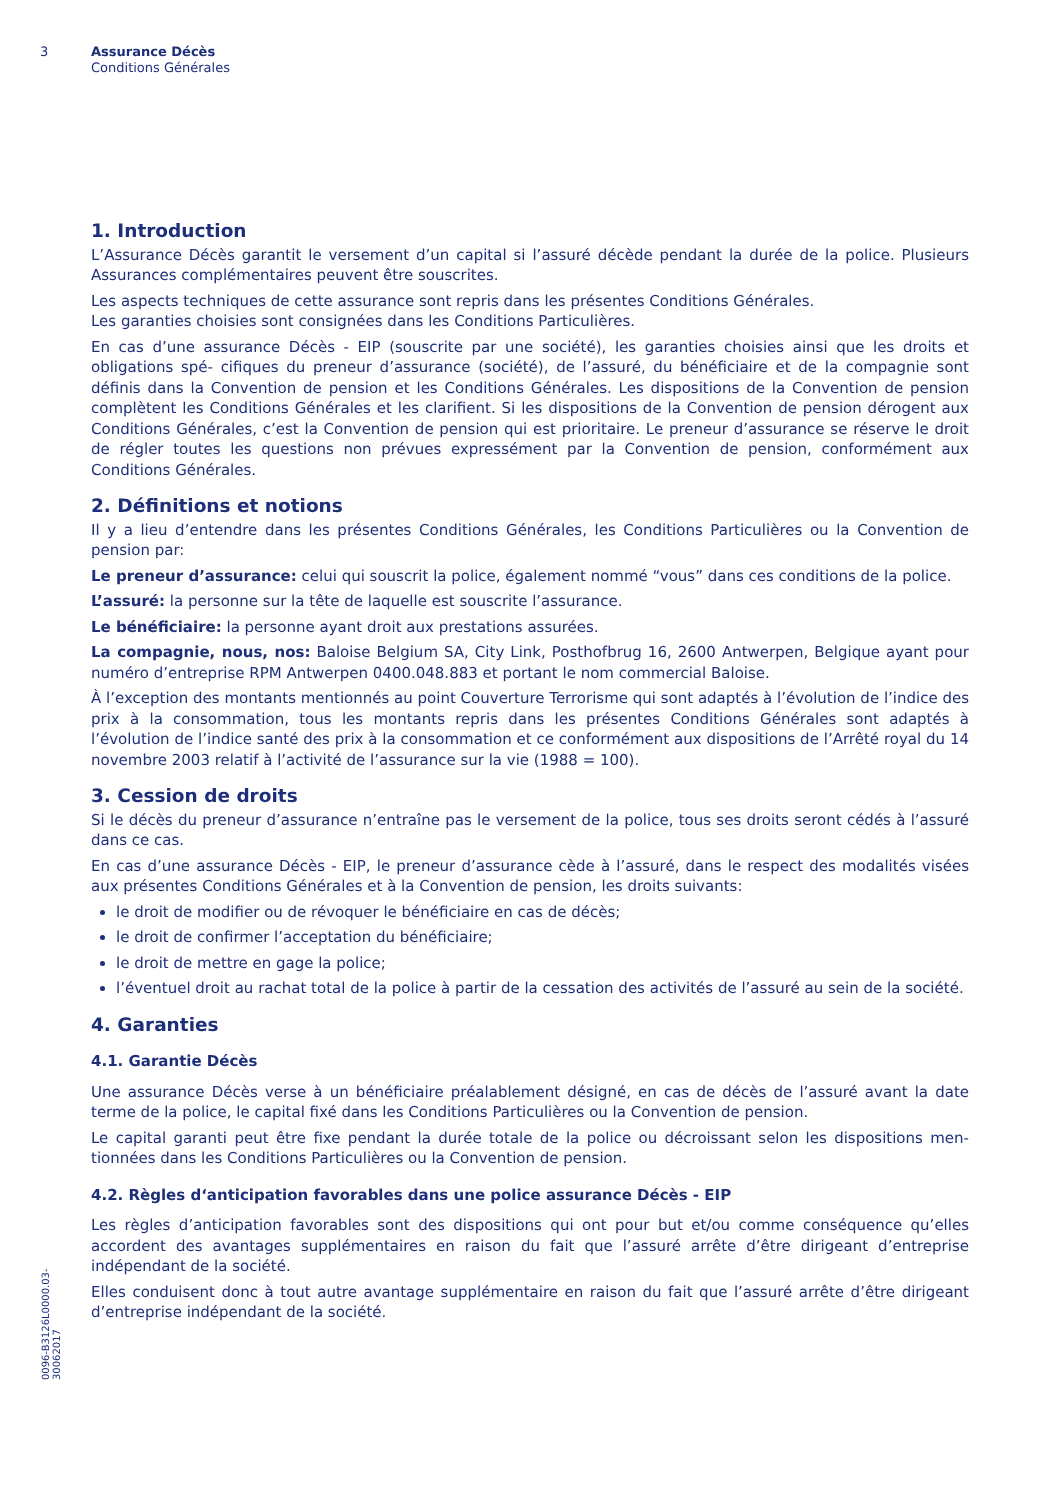3
Assurance Décès
Conditions Générales
1. Introduction
L’Assurance Décès garantit le versement d’un capital si l’assuré décède pendant la durée de la police. Plusieurs Assurances complémentaires peuvent être souscrites.
Les aspects techniques de cette assurance sont repris dans les présentes Conditions Générales.
Les garanties choisies sont consignées dans les Conditions Particulières.
En cas d’une assurance Décès - EIP (souscrite par une société), les garanties choisies ainsi que les droits et obligations spé- cifiques du preneur d’assurance (société), de l’assuré, du bénéficiaire et de la compagnie sont définis dans la Convention de pension et les Conditions Générales. Les dispositions de la Convention de pension complètent les Conditions Générales et les clarifient. Si les dispositions de la Convention de pension dérogent aux Conditions Générales, c’est la Convention de pension qui est prioritaire. Le preneur d’assurance se réserve le droit de régler toutes les questions non prévues expressément par la Convention de pension, conformément aux Conditions Générales.
2. Définitions et notions
Il y a lieu d’entendre dans les présentes Conditions Générales, les Conditions Particulières ou la Convention de pension par:
Le preneur d’assurance: celui qui souscrit la police, également nommé “vous” dans ces conditions de la police.
L’assuré: la personne sur la tête de laquelle est souscrite l’assurance.
Le bénéficiaire: la personne ayant droit aux prestations assurées.
La compagnie, nous, nos: Baloise Belgium SA, City Link, Posthofbrug 16, 2600 Antwerpen, Belgique ayant pour numéro d’entreprise RPM Antwerpen 0400.048.883 et portant le nom commercial Baloise.
À l’exception des montants mentionnés au point Couverture Terrorisme qui sont adaptés à l’évolution de l’indice des prix à la consommation, tous les montants repris dans les présentes Conditions Générales sont adaptés à l’évolution de l’indice santé des prix à la consommation et ce conformément aux dispositions de l’Arrêté royal du 14 novembre 2003 relatif à l’activité de l’assurance sur la vie (1988 = 100).
3. Cession de droits
Si le décès du preneur d’assurance n’entraîne pas le versement de la police, tous ses droits seront cédés à l’assuré dans ce cas.
En cas d’une assurance Décès - EIP, le preneur d’assurance cède à l’assuré, dans le respect des modalités visées aux présentes Conditions Générales et à la Convention de pension, les droits suivants:
le droit de modifier ou de révoquer le bénéficiaire en cas de décès;
le droit de confirmer l’acceptation du bénéficiaire;
le droit de mettre en gage la police;
l’éventuel droit au rachat total de la police à partir de la cessation des activités de l’assuré au sein de la société.
4. Garanties
4.1. Garantie Décès
Une assurance Décès verse à un bénéficiaire préalablement désigné, en cas de décès de l’assuré avant la date terme de la police, le capital fixé dans les Conditions Particulières ou la Convention de pension.
Le capital garanti peut être fixe pendant la durée totale de la police ou décroissant selon les dispositions men- tionnées dans les Conditions Particulières ou la Convention de pension.
4.2. Règles d‘anticipation favorables dans une police assurance Décès - EIP
Les règles d’anticipation favorables sont des dispositions qui ont pour but et/ou comme conséquence qu’elles accordent des avantages supplémentaires en raison du fait que l’assuré arrête d’être dirigeant d’entreprise indépendant de la société.
Elles conduisent donc à tout autre avantage supplémentaire en raison du fait que l’assuré arrête d’être dirigeant d’entreprise indépendant de la société.
0096-B3126L0000.03-30062017